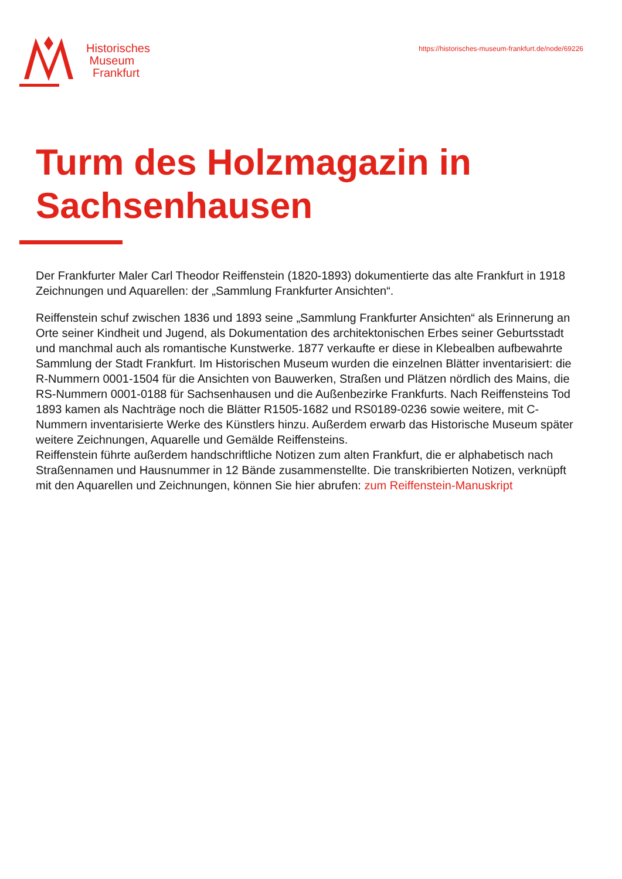Historisches
Museum
Frankfurt
https://historisches-museum-frankfurt.de/node/69226
Turm des Holzmagazin in Sachsenhausen
Der Frankfurter Maler Carl Theodor Reiffenstein (1820-1893) dokumentierte das alte Frankfurt in 1918 Zeichnungen und Aquarellen: der „Sammlung Frankfurter Ansichten“.
Reiffenstein schuf zwischen 1836 und 1893 seine „Sammlung Frankfurter Ansichten“ als Erinnerung an Orte seiner Kindheit und Jugend, als Dokumentation des architektonischen Erbes seiner Geburtsstadt und manchmal auch als romantische Kunstwerke. 1877 verkaufte er diese in Klebealben aufbewahrte Sammlung der Stadt Frankfurt. Im Historischen Museum wurden die einzelnen Blätter inventarisiert: die R-Nummern 0001-1504 für die Ansichten von Bauwerken, Straßen und Plätzen nördlich des Mains, die RS-Nummern 0001-0188 für Sachsenhausen und die Außenbezirke Frankfurts. Nach Reiffensteins Tod 1893 kamen als Nachträge noch die Blätter R1505-1682 und RS0189-0236 sowie weitere, mit C-Nummern inventarisierte Werke des Künstlers hinzu. Außerdem erwarb das Historische Museum später weitere Zeichnungen, Aquarelle und Gemälde Reiffensteins.
Reiffenstein führte außerdem handschriftliche Notizen zum alten Frankfurt, die er alphabetisch nach Straßennamen und Hausnummer in 12 Bände zusammenstellte. Die transkribierten Notizen, verknüpft mit den Aquarellen und Zeichnungen, können Sie hier abrufen: zum Reiffenstein-Manuskript